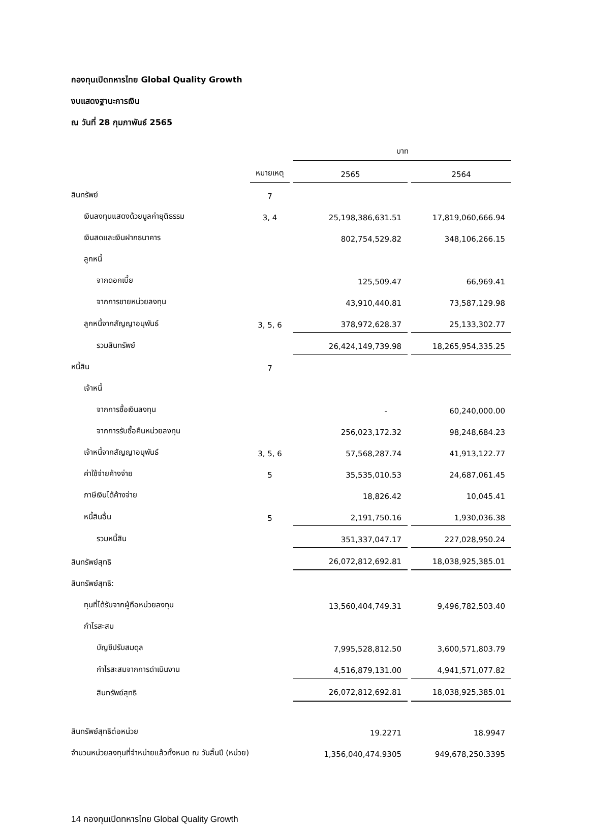กองทุนเปิดทหารไทย Global Quality Growth
งบแสดงฐานะการเงิน
ณ วันที่ 28 กุมภาพันธ์ 2565
| | | บาท | |
| | หมายเหตุ | 2565 | 2564 |
| สินทรัพย์ | 7 | | |
| เงินลงทุนแสดงด้วยมูลค่ายุติธรรม | 3, 4 | 25,198,386,631.51 | 17,819,060,666.94 |
| เงินสดและเงินฝากธนาคาร | | 802,754,529.82 | 348,106,266.15 |
| ลูกหนี้ | | | |
| จากดอกเบี้ย | | 125,509.47 | 66,969.41 |
| จากการขายหน่วยลงทุน | | 43,910,440.81 | 73,587,129.98 |
| ลูกหนี้จากสัญญาอนุพันธ์ | 3, 5, 6 | 378,972,628.37 | 25,133,302.77 |
| รวมสินทรัพย์ | | 26,424,149,739.98 | 18,265,954,335.25 |
| หนี้สิน | 7 | | |
| เจ้าหนี้ | | | |
| จากการซื้อเงินลงทุน | | - | 60,240,000.00 |
| จากการรับซื้อคืนหน่วยลงทุน | | 256,023,172.32 | 98,248,684.23 |
| เจ้าหนี้จากสัญญาอนุพันธ์ | 3, 5, 6 | 57,568,287.74 | 41,913,122.77 |
| ค่าใช้จ่ายค้างจ่าย | 5 | 35,535,010.53 | 24,687,061.45 |
| ภาษีเงินได้ค้างจ่าย | | 18,826.42 | 10,045.41 |
| หนี้สินอื่น | 5 | 2,191,750.16 | 1,930,036.38 |
| รวมหนี้สิน | | 351,337,047.17 | 227,028,950.24 |
| สินทรัพย์สุทธิ | | 26,072,812,692.81 | 18,038,925,385.01 |
| สินทรัพย์สุทธิ: | | | |
| ทุนที่ได้รับจากผู้ถือหน่วยลงทุน | | 13,560,404,749.31 | 9,496,782,503.40 |
| กำไรสะสม | | | |
| บัญชีปรับสมดุล | | 7,995,528,812.50 | 3,600,571,803.79 |
| กำไรสะสมจากการดำเนินงาน | | 4,516,879,131.00 | 4,941,571,077.82 |
| สินทรัพย์สุทธิ | | 26,072,812,692.81 | 18,038,925,385.01 |
| สินทรัพย์สุทธิต่อหน่วย | | 19.2271 | 18.9947 |
| จำนวนหน่วยลงทุนที่จำหน่ายแล้วทั้งหมด ณ วันสิ้นปี (หน่วย) | | 1,356,040,474.9305 | 949,678,250.3395 |
14 กองทุนเปิดทหารไทย Global Quality Growth